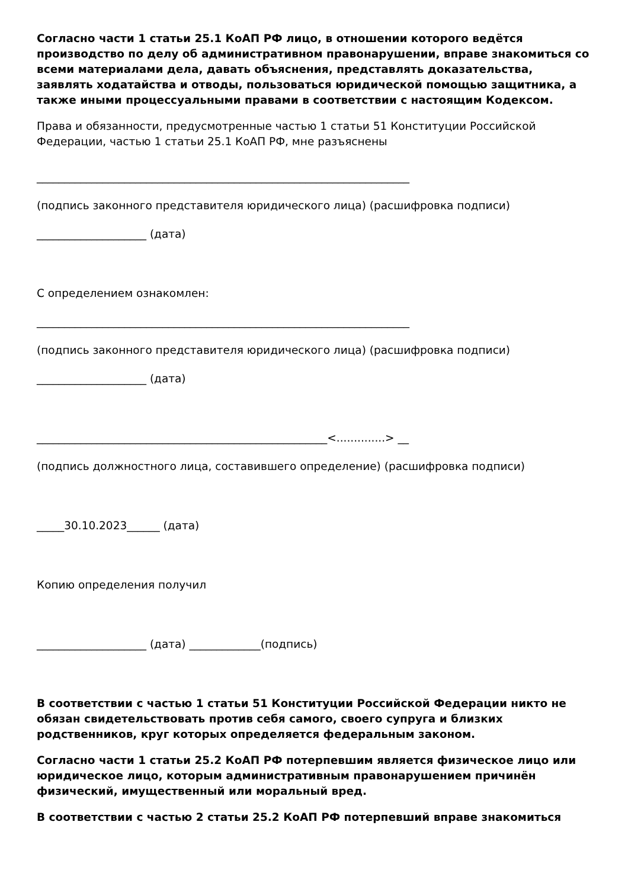Согласно части 1 статьи 25.1 КоАП РФ лицо, в отношении которого ведётся производство по делу об административном правонарушении, вправе знакомиться со всеми материалами дела, давать объяснения, представлять доказательства, заявлять ходатайства и отводы, пользоваться юридической помощью защитника, а также иными процессуальными правами в соответствии с настоящим Кодексом.
Права и обязанности, предусмотренные частью 1 статьи 51 Конституции Российской Федерации, частью 1 статьи 25.1 КоАП РФ, мне разъяснены
____________________________________________________________________
(подпись законного представителя юридического лица) (расшифровка подписи)
____________________ (дата)
С определением ознакомлен:
____________________________________________________________________
(подпись законного представителя юридического лица) (расшифровка подписи)
____________________ (дата)
_____________________________________________________<..............> __
(подпись должностного лица, составившего определение) (расшифровка подписи)
_____30.10.2023______ (дата)
Копию определения получил
____________________ (дата) _____________(подпись)
В соответствии с частью 1 статьи 51 Конституции Российской Федерации никто не обязан свидетельствовать против себя самого, своего супруга и близких родственников, круг которых определяется федеральным законом.
Согласно части 1 статьи 25.2 КоАП РФ потерпевшим является физическое лицо или юридическое лицо, которым административным правонарушением причинён физический, имущественный или моральный вред.
В соответствии с частью 2 статьи 25.2 КоАП РФ потерпевший вправе знакомиться